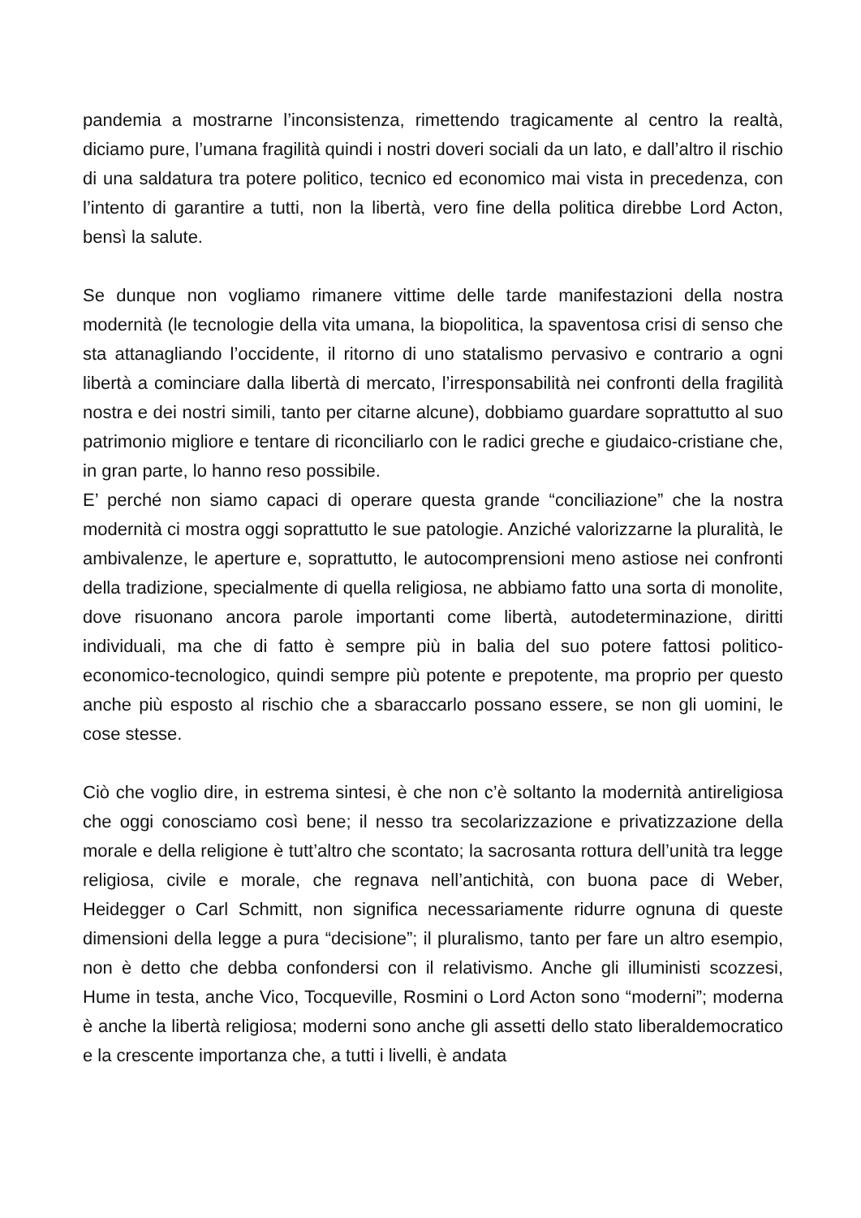pandemia a mostrarne l’inconsistenza, rimettendo tragicamente al centro la realtà, diciamo pure, l’umana fragilità quindi i nostri doveri sociali da un lato, e dall’altro il rischio di una saldatura tra potere politico, tecnico ed economico mai vista in precedenza, con l’intento di garantire a tutti, non la libertà, vero fine della politica direbbe Lord Acton, bensì la salute.
Se dunque non vogliamo rimanere vittime delle tarde manifestazioni della nostra modernità (le tecnologie della vita umana, la biopolitica, la spaventosa crisi di senso che sta attanagliando l’occidente, il ritorno di uno statalismo pervasivo e contrario a ogni libertà a cominciare dalla libertà di mercato, l’irresponsabilità nei confronti della fragilità nostra e dei nostri simili, tanto per citarne alcune), dobbiamo guardare soprattutto al suo patrimonio migliore e tentare di riconciliarlo con le radici greche e giudaico-cristiane che, in gran parte, lo hanno reso possibile.
E’ perché non siamo capaci di operare questa grande “conciliazione” che la nostra modernità ci mostra oggi soprattutto le sue patologie. Anziché valorizzarne la pluralità, le ambivalenze, le aperture e, soprattutto, le autocomprensioni meno astiose nei confronti della tradizione, specialmente di quella religiosa, ne abbiamo fatto una sorta di monolite, dove risuonano ancora parole importanti come libertà, autodeterminazione, diritti individuali, ma che di fatto è sempre più in balia del suo potere fattosi politico-economico-tecnologico, quindi sempre più potente e prepotente, ma proprio per questo anche più esposto al rischio che a sbaraccarlo possano essere, se non gli uomini, le cose stesse.
Ciò che voglio dire, in estrema sintesi, è che non c’è soltanto la modernità antireligiosa che oggi conosciamo così bene; il nesso tra secolarizzazione e privatizzazione della morale e della religione è tutt’altro che scontato; la sacrosanta rottura dell’unità tra legge religiosa, civile e morale, che regnava nell’antichità, con buona pace di Weber, Heidegger o Carl Schmitt, non significa necessariamente ridurre ognuna di queste dimensioni della legge a pura “decisione”; il pluralismo, tanto per fare un altro esempio, non è detto che debba confondersi con il relativismo. Anche gli illuministi scozzesi, Hume in testa, anche Vico, Tocqueville, Rosmini o Lord Acton sono “moderni”; moderna è anche la libertà religiosa; moderni sono anche gli assetti dello stato liberaldemocratico e la crescente importanza che, a tutti i livelli, è andata